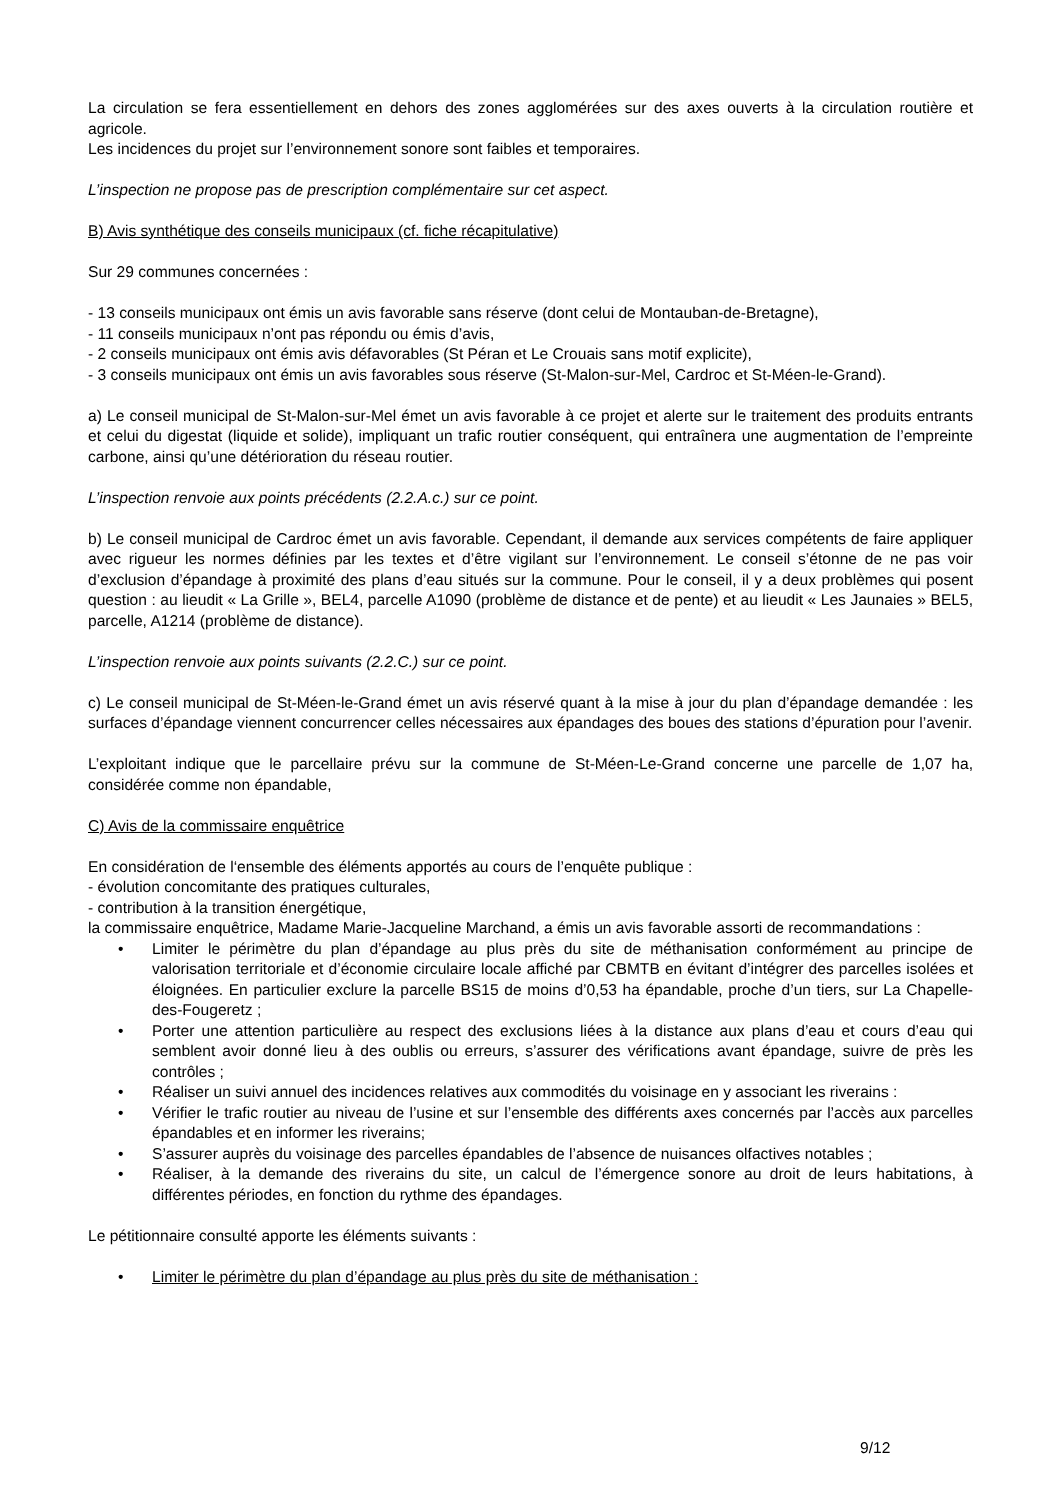La circulation se fera essentiellement en dehors des zones agglomérées sur des axes ouverts à la circulation routière et agricole.
Les incidences du projet sur l’environnement sonore sont faibles et temporaires.
L’inspection ne propose pas de prescription complémentaire sur cet aspect.
B) Avis synthétique des conseils municipaux (cf. fiche récapitulative)
Sur 29 communes concernées :
- 13 conseils municipaux ont émis un avis favorable sans réserve (dont celui de Montauban-de-Bretagne),
- 11 conseils municipaux n’ont pas répondu ou émis d’avis,
- 2 conseils municipaux ont émis avis défavorables (St Péran et Le Crouais sans motif explicite),
- 3 conseils municipaux ont émis un avis favorables sous réserve (St-Malon-sur-Mel, Cardroc et St-Méen-le-Grand).
a) Le conseil municipal de St-Malon-sur-Mel émet un avis favorable à ce projet et alerte sur le traitement des produits entrants et celui du digestat (liquide et solide), impliquant un trafic routier conséquent, qui entraînera une augmentation de l’empreinte carbone, ainsi qu’une détérioration du réseau routier.
L’inspection renvoie aux points précédents (2.2.A.c.) sur ce point.
b) Le conseil municipal de Cardroc émet un avis favorable. Cependant, il demande aux services compétents de faire appliquer avec rigueur les normes définies par les textes et d’être vigilant sur l’environnement. Le conseil s’étonne de ne pas voir d’exclusion d’épandage à proximité des plans d’eau situés sur la commune. Pour le conseil, il y a deux problèmes qui posent question : au lieudit « La Grille », BEL4, parcelle A1090 (problème de distance et de pente) et au lieudit « Les Jaunaies » BEL5, parcelle, A1214 (problème de distance).
L’inspection renvoie aux points suivants (2.2.C.) sur ce point.
c) Le conseil municipal de St-Méen-le-Grand émet un avis réservé quant à la mise à jour du plan d’épandage demandée : les surfaces d’épandage viennent concurrencer celles nécessaires aux épandages des boues des stations d’épuration pour l’avenir.
L’exploitant indique que le parcellaire prévu sur la commune de St-Méen-Le-Grand concerne une parcelle de 1,07 ha, considérée comme non épandable,
C) Avis de la commissaire enquêtrice
En considération de l‘ensemble des éléments apportés au cours de l’enquête publique :
- évolution concomitante des pratiques culturales,
- contribution à la transition énergétique,
la commissaire enquêtrice, Madame Marie-Jacqueline Marchand, a émis un avis favorable assorti de recommandations :
• Limiter le périmètre du plan d’épandage au plus près du site de méthanisation conformément au principe de valorisation territoriale et d’économie circulaire locale affiché par CBMTB en évitant d’intégrer des parcelles isolées et éloignées. En particulier exclure la parcelle BS15 de moins d’0,53 ha épandable, proche d’un tiers, sur La Chapelle-des-Fougeretz ;
• Porter une attention particulière au respect des exclusions liées à la distance aux plans d’eau et cours d’eau qui semblent avoir donné lieu à des oublis ou erreurs, s’assurer des vérifications avant épandage, suivre de près les contrôles ;
• Réaliser un suivi annuel des incidences relatives aux commodités du voisinage en y associant les riverains :
• Vérifier le trafic routier au niveau de l’usine et sur l’ensemble des différents axes concernés par l’accès aux parcelles épandables et en informer les riverains;
• S’assurer auprès du voisinage des parcelles épandables de l’absence de nuisances olfactives notables ;
• Réaliser, à la demande des riverains du site, un calcul de l’émergence sonore au droit de leurs habitations, à différentes périodes, en fonction du rythme des épandages.
Le pétitionnaire consulté apporte les éléments suivants :
• Limiter le périmètre du plan d’épandage au plus près du site de méthanisation :
9/12